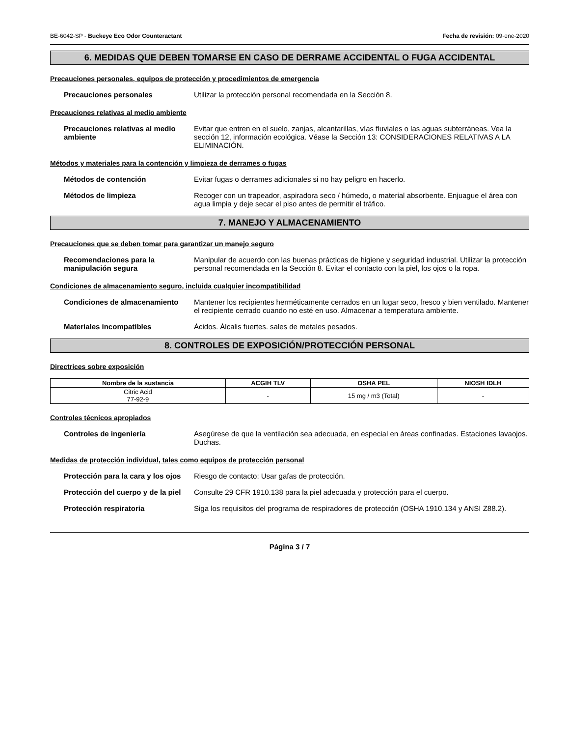BE-6042-SP - Buckeye Eco Odor Counteractant Fecha de revisión: 09-ene-2020
6. MEDIDAS QUE DEBEN TOMARSE EN CASO DE DERRAME ACCIDENTAL O FUGA ACCIDENTAL
Precauciones personales, equipos de protección y procedimientos de emergencia
Precauciones personales Utilizar la protección personal recomendada en la Sección 8.
Precauciones relativas al medio ambiente
Precauciones relativas al medio ambiente
Evitar que entren en el suelo, zanjas, alcantarillas, vías fluviales o las aguas subterráneas. Vea la sección 12, información ecológica. Véase la Sección 13: CONSIDERACIONES RELATIVAS A LA ELIMINACIÓN.
Métodos y materiales para la contención y limpieza de derrames o fugas
Métodos de contención Evitar fugas o derrames adicionales si no hay peligro en hacerlo.
Métodos de limpieza Recoger con un trapeador, aspiradora seco / húmedo, o material absorbente. Enjuague el área con agua limpia y deje secar el piso antes de permitir el tráfico.
7. MANEJO Y ALMACENAMIENTO
Precauciones que se deben tomar para garantizar un manejo seguro
Recomendaciones para la manipulación segura
Manipular de acuerdo con las buenas prácticas de higiene y seguridad industrial. Utilizar la protección personal recomendada en la Sección 8. Evitar el contacto con la piel, los ojos o la ropa.
Condiciones de almacenamiento seguro, incluida cualquier incompatibilidad
Condiciones de almacenamiento Mantener los recipientes herméticamente cerrados en un lugar seco, fresco y bien ventilado. Mantener el recipiente cerrado cuando no esté en uso. Almacenar a temperatura ambiente.
Materiales incompatibles Ácidos. Álcalis fuertes. sales de metales pesados.
8. CONTROLES DE EXPOSICIÓN/PROTECCIÓN PERSONAL
Directrices sobre exposición
| Nombre de la sustancia | ACGIH TLV | OSHA PEL | NIOSH IDLH |
| --- | --- | --- | --- |
| Citric Acid 77-92-9 | - | 15 mg / m3 (Total) | - |
Controles técnicos apropiados
Controles de ingeniería Asegúrese de que la ventilación sea adecuada, en especial en áreas confinadas. Estaciones lavaojos. Duchas.
Medidas de protección individual, tales como equipos de protección personal
Protección para la cara y los ojos
Riesgo de contacto: Usar gafas de protección.
Protección del cuerpo y de la piel
Consulte 29 CFR 1910.138 para la piel adecuada y protección para el cuerpo.
Protección respiratoria Siga los requisitos del programa de respiradores de protección (OSHA 1910.134 y ANSI Z88.2).
Página 3 / 7